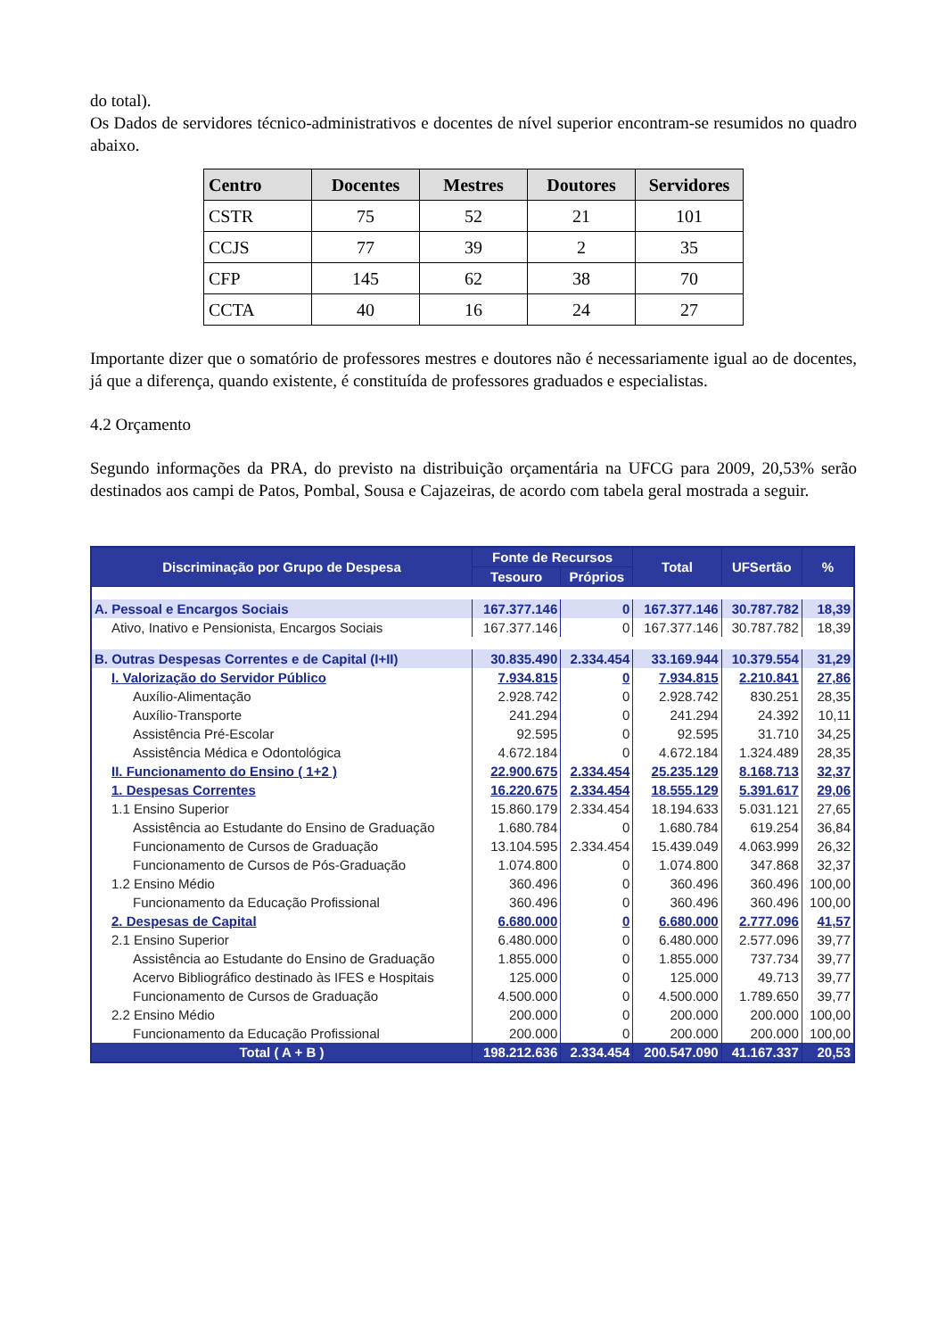do total).
Os Dados de servidores técnico-administrativos e docentes de nível superior encontram-se resumidos no quadro abaixo.
| Centro | Docentes | Mestres | Doutores | Servidores |
| --- | --- | --- | --- | --- |
| CSTR | 75 | 52 | 21 | 101 |
| CCJS | 77 | 39 | 2 | 35 |
| CFP | 145 | 62 | 38 | 70 |
| CCTA | 40 | 16 | 24 | 27 |
Importante dizer que o somatório de professores mestres e doutores não é necessariamente igual ao de docentes, já que a diferença, quando existente, é constituída de professores graduados e especialistas.
4.2 Orçamento
Segundo informações da PRA, do previsto na distribuição orçamentária na UFCG para 2009, 20,53% serão destinados aos campi de Patos, Pombal, Sousa e Cajazeiras, de acordo com tabela geral mostrada a seguir.
| Discriminação por Grupo de Despesa | Fonte de Recursos | | Total | UFSertão | % |
| --- | --- | --- | --- | --- | --- |
| | Tesouro | Próprios | | | |
| A. Pessoal e Encargos Sociais | 167.377.146 | 0 | 167.377.146 | 30.787.782 | 18,39 |
| Ativo, Inativo e Pensionista, Encargos Sociais | 167.377.146 | 0 | 167.377.146 | 30.787.782 | 18,39 |
| B. Outras Despesas Correntes e de Capital (I+II) | 30.835.490 | 2.334.454 | 33.169.944 | 10.379.554 | 31,29 |
| I. Valorização do Servidor Público | 7.934.815 | 0 | 7.934.815 | 2.210.841 | 27,86 |
| Auxílio-Alimentação | 2.928.742 | 0 | 2.928.742 | 830.251 | 28,35 |
| Auxílio-Transporte | 241.294 | 0 | 241.294 | 24.392 | 10,11 |
| Assistência Pré-Escolar | 92.595 | 0 | 92.595 | 31.710 | 34,25 |
| Assistência Médica e Odontológica | 4.672.184 | 0 | 4.672.184 | 1.324.489 | 28,35 |
| II. Funcionamento do Ensino ( 1+2 ) | 22.900.675 | 2.334.454 | 25.235.129 | 8.168.713 | 32,37 |
| 1. Despesas Correntes | 16.220.675 | 2.334.454 | 18.555.129 | 5.391.617 | 29,06 |
| 1.1 Ensino Superior | 15.860.179 | 2.334.454 | 18.194.633 | 5.031.121 | 27,65 |
| Assistência ao Estudante do Ensino de Graduação | 1.680.784 | 0 | 1.680.784 | 619.254 | 36,84 |
| Funcionamento de Cursos de Graduação | 13.104.595 | 2.334.454 | 15.439.049 | 4.063.999 | 26,32 |
| Funcionamento de Cursos de Pós-Graduação | 1.074.800 | 0 | 1.074.800 | 347.868 | 32,37 |
| 1.2 Ensino Médio | 360.496 | 0 | 360.496 | 360.496 | 100,00 |
| Funcionamento da Educação Profissional | 360.496 | 0 | 360.496 | 360.496 | 100,00 |
| 2. Despesas de Capital | 6.680.000 | 0 | 6.680.000 | 2.777.096 | 41,57 |
| 2.1 Ensino Superior | 6.480.000 | 0 | 6.480.000 | 2.577.096 | 39,77 |
| Assistência ao Estudante do Ensino de Graduação | 1.855.000 | 0 | 1.855.000 | 737.734 | 39,77 |
| Acervo Bibliográfico destinado às IFES e Hospitais | 125.000 | 0 | 125.000 | 49.713 | 39,77 |
| Funcionamento de Cursos de Graduação | 4.500.000 | 0 | 4.500.000 | 1.789.650 | 39,77 |
| 2.2 Ensino Médio | 200.000 | 0 | 200.000 | 200.000 | 100,00 |
| Funcionamento da Educação Profissional | 200.000 | 0 | 200.000 | 200.000 | 100,00 |
| Total ( A + B ) | 198.212.636 | 2.334.454 | 200.547.090 | 41.167.337 | 20,53 |